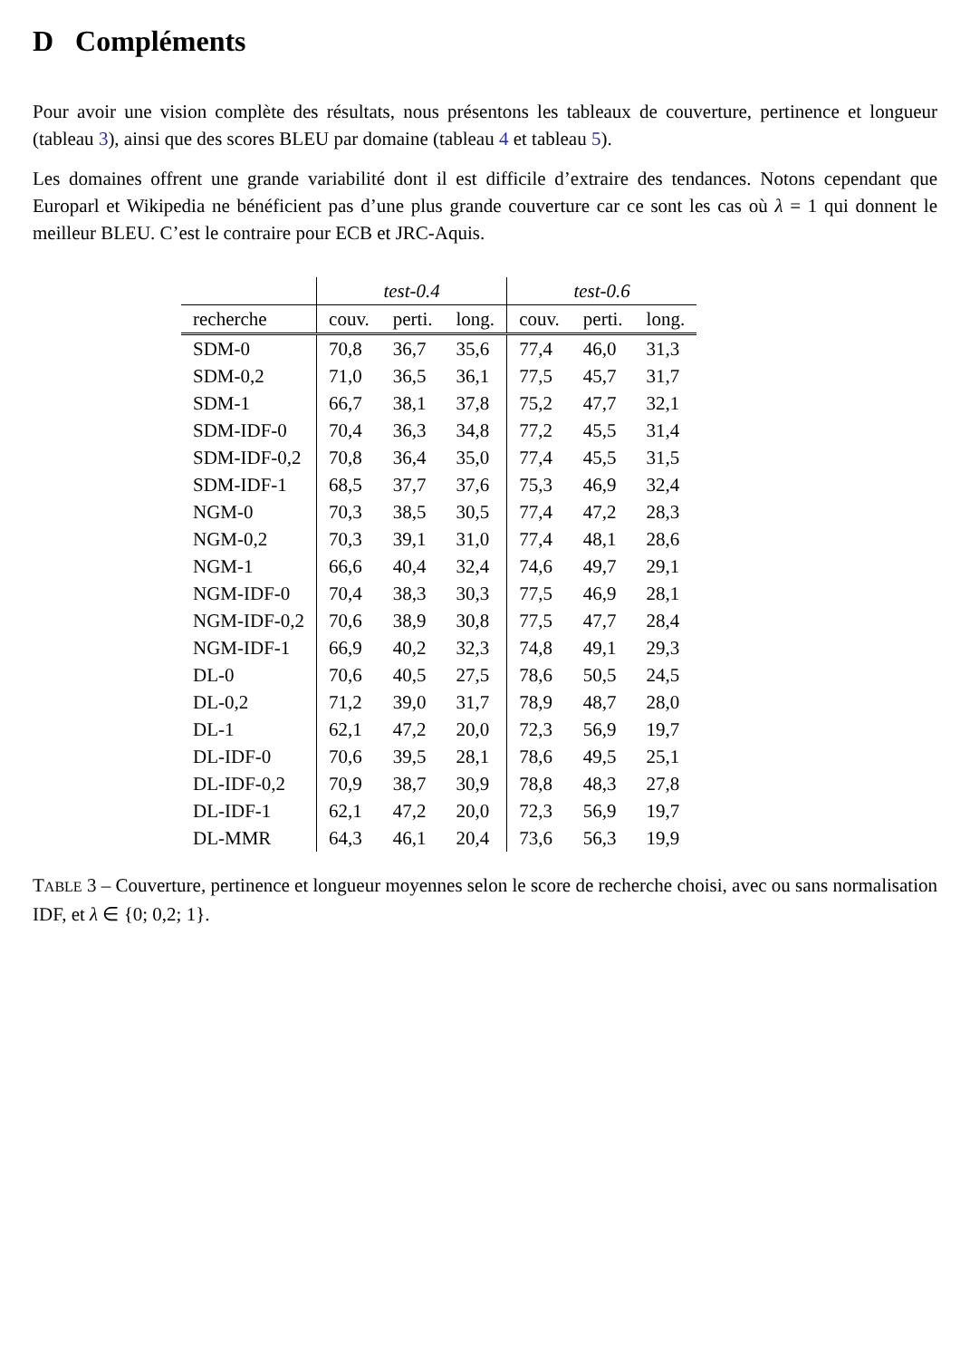D Compléments
Pour avoir une vision complète des résultats, nous présentons les tableaux de couverture, pertinence et longueur (tableau 3), ainsi que des scores BLEU par domaine (tableau 4 et tableau 5).
Les domaines offrent une grande variabilité dont il est difficile d’extraire des tendances. Notons cependant que Europarl et Wikipedia ne bénéficient pas d’une plus grande couverture car ce sont les cas où λ = 1 qui donnent le meilleur BLEU. C’est le contraire pour ECB et JRC-Aquis.
| | test-0.4 | | | test-0.6 | | |
| --- | --- | --- | --- | --- | --- | --- |
| recherche | couv. | perti. | long. | couv. | perti. | long. |
| SDM-0 | 70,8 | 36,7 | 35,6 | 77,4 | 46,0 | 31,3 |
| SDM-0,2 | 71,0 | 36,5 | 36,1 | 77,5 | 45,7 | 31,7 |
| SDM-1 | 66,7 | 38,1 | 37,8 | 75,2 | 47,7 | 32,1 |
| SDM-IDF-0 | 70,4 | 36,3 | 34,8 | 77,2 | 45,5 | 31,4 |
| SDM-IDF-0,2 | 70,8 | 36,4 | 35,0 | 77,4 | 45,5 | 31,5 |
| SDM-IDF-1 | 68,5 | 37,7 | 37,6 | 75,3 | 46,9 | 32,4 |
| NGM-0 | 70,3 | 38,5 | 30,5 | 77,4 | 47,2 | 28,3 |
| NGM-0,2 | 70,3 | 39,1 | 31,0 | 77,4 | 48,1 | 28,6 |
| NGM-1 | 66,6 | 40,4 | 32,4 | 74,6 | 49,7 | 29,1 |
| NGM-IDF-0 | 70,4 | 38,3 | 30,3 | 77,5 | 46,9 | 28,1 |
| NGM-IDF-0,2 | 70,6 | 38,9 | 30,8 | 77,5 | 47,7 | 28,4 |
| NGM-IDF-1 | 66,9 | 40,2 | 32,3 | 74,8 | 49,1 | 29,3 |
| DL-0 | 70,6 | 40,5 | 27,5 | 78,6 | 50,5 | 24,5 |
| DL-0,2 | 71,2 | 39,0 | 31,7 | 78,9 | 48,7 | 28,0 |
| DL-1 | 62,1 | 47,2 | 20,0 | 72,3 | 56,9 | 19,7 |
| DL-IDF-0 | 70,6 | 39,5 | 28,1 | 78,6 | 49,5 | 25,1 |
| DL-IDF-0,2 | 70,9 | 38,7 | 30,9 | 78,8 | 48,3 | 27,8 |
| DL-IDF-1 | 62,1 | 47,2 | 20,0 | 72,3 | 56,9 | 19,7 |
| DL-MMR | 64,3 | 46,1 | 20,4 | 73,6 | 56,3 | 19,9 |
TABLE 3 – Couverture, pertinence et longueur moyennes selon le score de recherche choisi, avec ou sans normalisation IDF, et λ ∈ {0; 0,2; 1}.